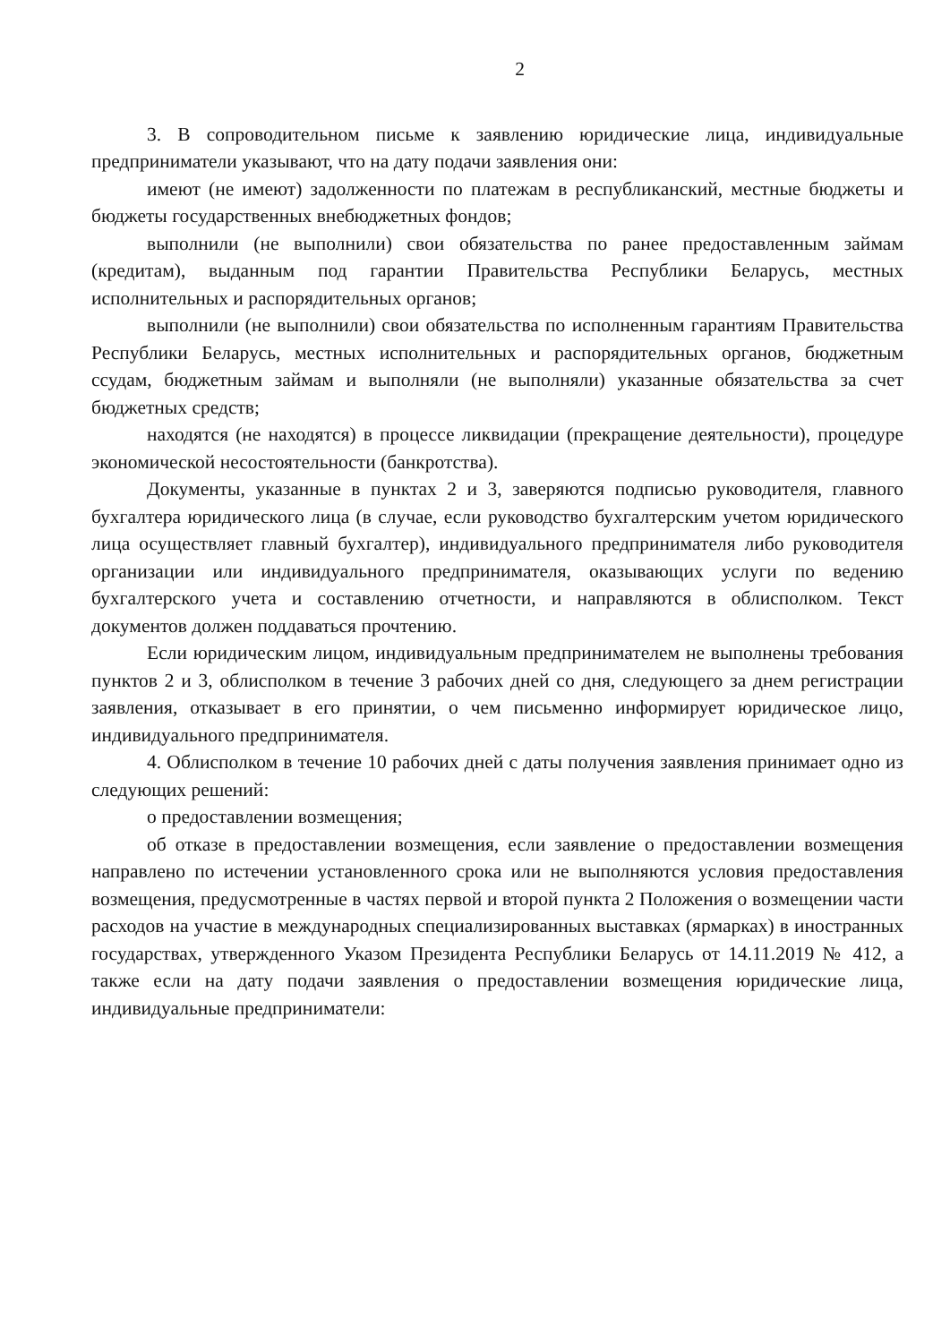2
3. В сопроводительном письме к заявлению юридические лица, индивидуальные предприниматели указывают, что на дату подачи заявления они:
имеют (не имеют) задолженности по платежам в республиканский, местные бюджеты и бюджеты государственных внебюджетных фондов;
выполнили (не выполнили) свои обязательства по ранее предоставленным займам (кредитам), выданным под гарантии Правительства Республики Беларусь, местных исполнительных и распорядительных органов;
выполнили (не выполнили) свои обязательства по исполненным гарантиям Правительства Республики Беларусь, местных исполнительных и распорядительных органов, бюджетным ссудам, бюджетным займам и выполняли (не выполняли) указанные обязательства за счет бюджетных средств;
находятся (не находятся) в процессе ликвидации (прекращение деятельности), процедуре экономической несостоятельности (банкротства).
Документы, указанные в пунктах 2 и 3, заверяются подписью руководителя, главного бухгалтера юридического лица (в случае, если руководство бухгалтерским учетом юридического лица осуществляет главный бухгалтер), индивидуального предпринимателя либо руководителя организации или индивидуального предпринимателя, оказывающих услуги по ведению бухгалтерского учета и составлению отчетности, и направляются в облисполком. Текст документов должен поддаваться прочтению.
Если юридическим лицом, индивидуальным предпринимателем не выполнены требования пунктов 2 и 3, облисполком в течение 3 рабочих дней со дня, следующего за днем регистрации заявления, отказывает в его принятии, о чем письменно информирует юридическое лицо, индивидуального предпринимателя.
4. Облисполком в течение 10 рабочих дней с даты получения заявления принимает одно из следующих решений:
о предоставлении возмещения;
об отказе в предоставлении возмещения, если заявление о предоставлении возмещения направлено по истечении установленного срока или не выполняются условия предоставления возмещения, предусмотренные в частях первой и второй пункта 2 Положения о возмещении части расходов на участие в международных специализированных выставках (ярмарках) в иностранных государствах, утвержденного Указом Президента Республики Беларусь от 14.11.2019 № 412, а также если на дату подачи заявления о предоставлении возмещения юридические лица, индивидуальные предприниматели: